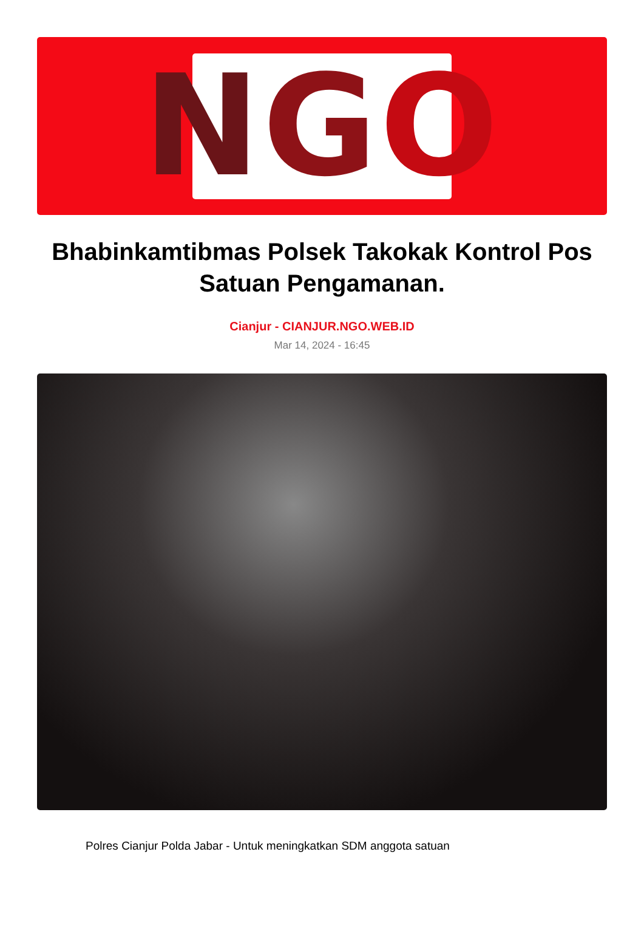N G O
Bhabinkamtibmas Polsek Takokak Kontrol Pos Satuan Pengamanan.
Cianjur - CIANJUR.NGO.WEB.ID
Mar 14, 2024 - 16:45
Polres Cianjur Polda Jabar - Untuk meningkatkan SDM anggota satuan